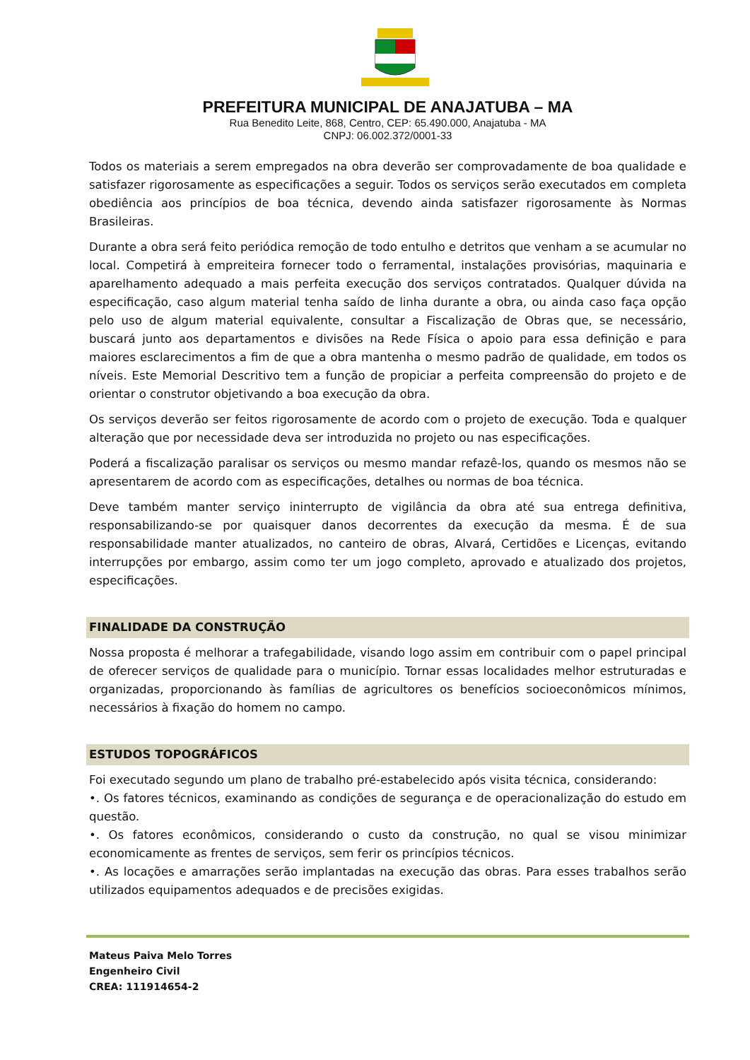PREFEITURA MUNICIPAL DE ANAJATUBA – MA
Rua Benedito Leite, 868, Centro, CEP: 65.490.000, Anajatuba - MA
CNPJ: 06.002.372/0001-33
Todos os materiais a serem empregados na obra deverão ser comprovadamente de boa qualidade e satisfazer rigorosamente as especificações a seguir. Todos os serviços serão executados em completa obediência aos princípios de boa técnica, devendo ainda satisfazer rigorosamente às Normas Brasileiras.
Durante a obra será feito periódica remoção de todo entulho e detritos que venham a se acumular no local. Competirá à empreiteira fornecer todo o ferramental, instalações provisórias, maquinaria e aparelhamento adequado a mais perfeita execução dos serviços contratados. Qualquer dúvida na especificação, caso algum material tenha saído de linha durante a obra, ou ainda caso faça opção pelo uso de algum material equivalente, consultar a Fiscalização de Obras que, se necessário, buscará junto aos departamentos e divisões na Rede Física o apoio para essa definição e para maiores esclarecimentos a fim de que a obra mantenha o mesmo padrão de qualidade, em todos os níveis. Este Memorial Descritivo tem a função de propiciar a perfeita compreensão do projeto e de orientar o construtor objetivando a boa execução da obra.
Os serviços deverão ser feitos rigorosamente de acordo com o projeto de execução. Toda e qualquer alteração que por necessidade deva ser introduzida no projeto ou nas especificações.
Poderá a fiscalização paralisar os serviços ou mesmo mandar refazê-los, quando os mesmos não se apresentarem de acordo com as especificações, detalhes ou normas de boa técnica.
Deve também manter serviço ininterrupto de vigilância da obra até sua entrega definitiva, responsabilizando-se por quaisquer danos decorrentes da execução da mesma. É de sua responsabilidade manter atualizados, no canteiro de obras, Alvará, Certidões e Licenças, evitando interrupções por embargo, assim como ter um jogo completo, aprovado e atualizado dos projetos, especificações.
FINALIDADE DA CONSTRUÇÃO
Nossa proposta é melhorar a trafegabilidade, visando logo assim em contribuir com o papel principal de oferecer serviços de qualidade para o município. Tornar essas localidades melhor estruturadas e organizadas, proporcionando às famílias de agricultores os benefícios socioeconômicos mínimos, necessários à fixação do homem no campo.
ESTUDOS TOPOGRÁFICOS
Foi executado segundo um plano de trabalho pré-estabelecido após visita técnica, considerando:
•. Os fatores técnicos, examinando as condições de segurança e de operacionalização do estudo em questão.
•. Os fatores econômicos, considerando o custo da construção, no qual se visou minimizar economicamente as frentes de serviços, sem ferir os princípios técnicos.
•. As locações e amarrações serão implantadas na execução das obras. Para esses trabalhos serão utilizados equipamentos adequados e de precisões exigidas.
Mateus Paiva Melo Torres
Engenheiro Civil
CREA: 111914654-2